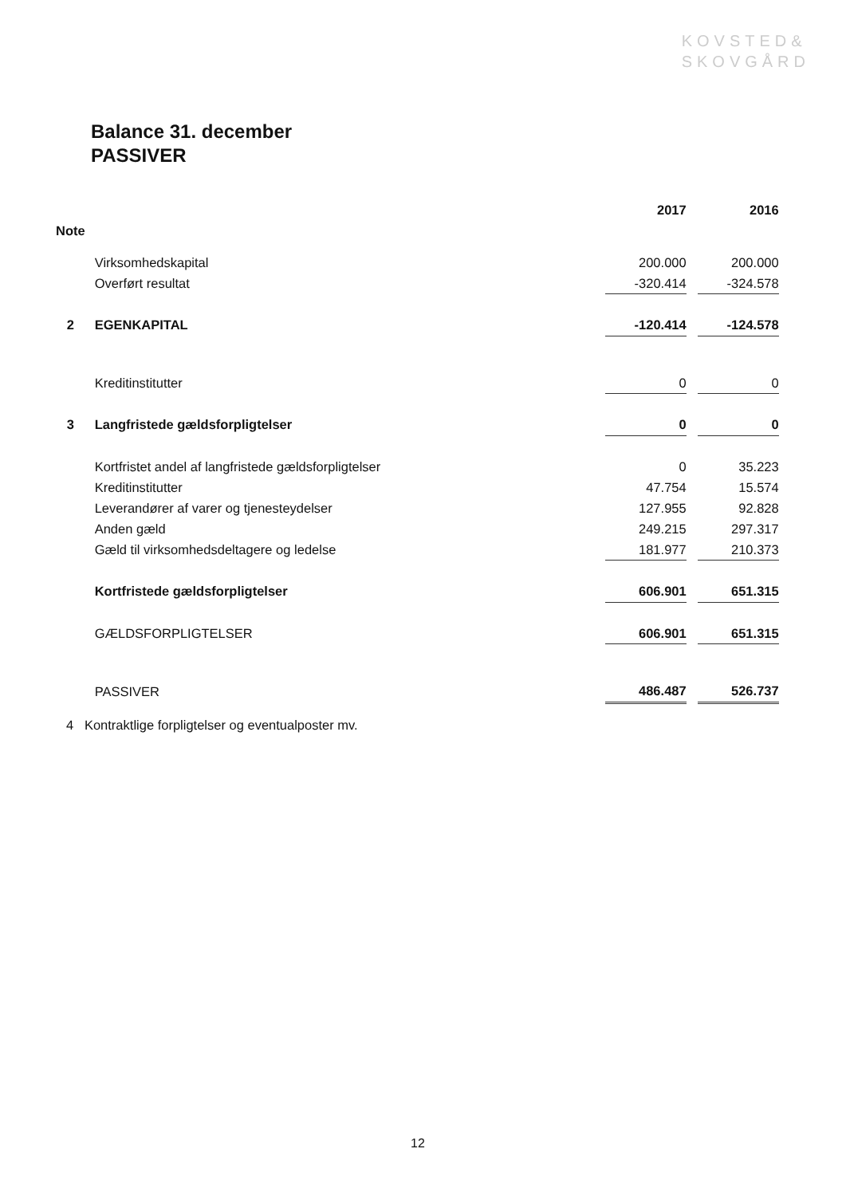KOVSTED&
SKOVGÅRD
Balance 31. december
PASSIVER
| | | 2017 | | 2016 |
| --- | --- | --- | --- | --- |
| Note | | | | |
| | Virksomhedskapital | 200.000 | | 200.000 |
| | Overført resultat | -320.414 | | -324.578 |
| 2 | EGENKAPITAL | -120.414 | | -124.578 |
| | Kreditinstitutter | 0 | | 0 |
| 3 | Langfristede gældsforpligtelser | 0 | | 0 |
| | Kortfristet andel af langfristede gældsforpligtelser | 0 | | 35.223 |
| | Kreditinstitutter | 47.754 | | 15.574 |
| | Leverandører af varer og tjenesteydelser | 127.955 | | 92.828 |
| | Anden gæld | 249.215 | | 297.317 |
| | Gæld til virksomhedsdeltagere og ledelse | 181.977 | | 210.373 |
| | Kortfristede gældsforpligtelser | 606.901 | | 651.315 |
| | GÆLDSFORPLIGTELSER | 606.901 | | 651.315 |
| | PASSIVER | 486.487 | | 526.737 |
4 Kontraktlige forpligtelser og eventualposter mv.
12